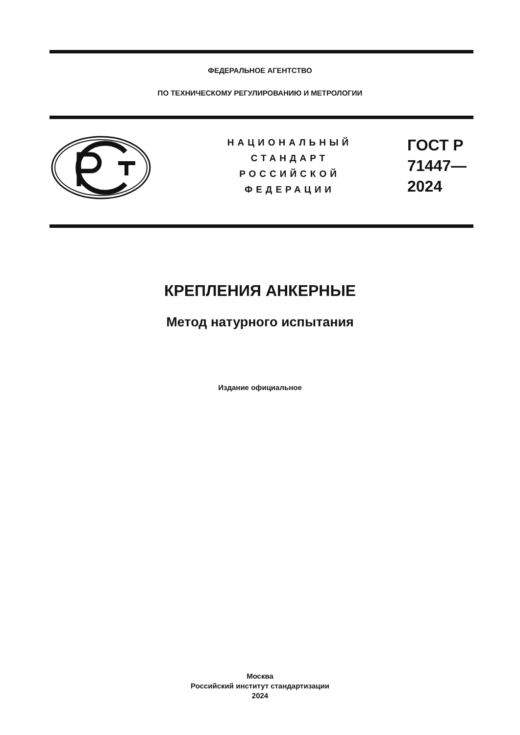ФЕДЕРАЛЬНОЕ АГЕНТСТВО
ПО ТЕХНИЧЕСКОМУ РЕГУЛИРОВАНИЮ И МЕТРОЛОГИИ
НАЦИОНАЛЬНЫЙ
СТАНДАРТ
РОССИЙСКОЙ
ФЕДЕРАЦИИ
ГОСТ Р
71447—
2024
КРЕПЛЕНИЯ АНКЕРНЫЕ
Метод натурного испытания
Издание официальное
Москва
Российский институт стандартизации
2024